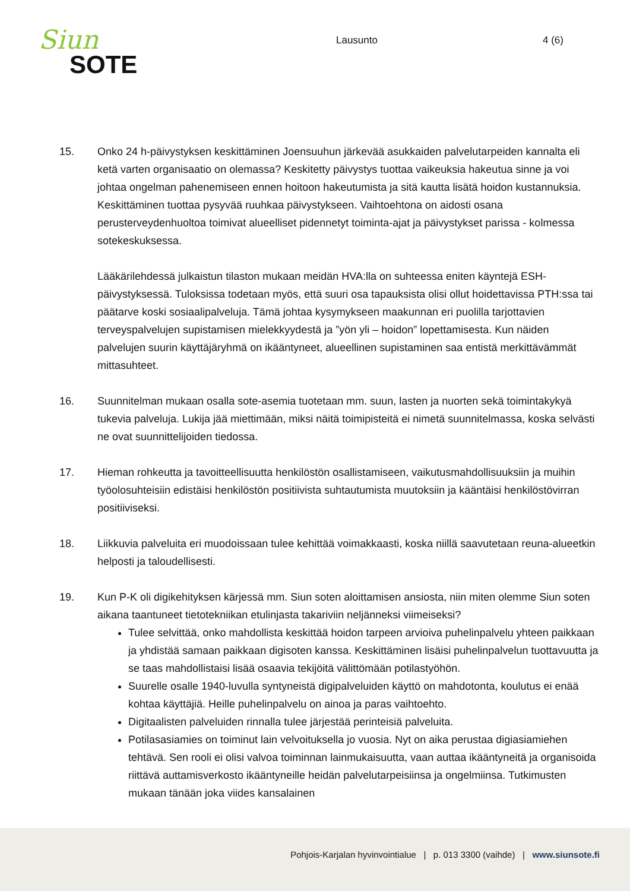Siun
SOTE
Lausunto 4 (6)
15. Onko 24 h-päivystyksen keskittäminen Joensuuhun järkevää asukkaiden palvelutarpeiden kannalta eli ketä varten organisaatio on olemassa? Keskitetty päivystys tuottaa vaikeuksia hakeutua sinne ja voi johtaa ongelman pahenemiseen ennen hoitoon hakeutumista ja sitä kautta lisätä hoidon kustannuksia. Keskittäminen tuottaa pysyvää ruuhkaa päivystykseen. Vaihtoehtona on aidosti osana perusterveydenhuoltoa toimivat alueelliset pidennetyt toiminta-ajat ja päivystykset parissa - kolmessa sotekeskuksessa.
Lääkärilehdessä julkaistun tilaston mukaan meidän HVA:lla on suhteessa eniten käyntejä ESH-päivystyksessä. Tuloksissa todetaan myös, että suuri osa tapauksista olisi ollut hoidettavissa PTH:ssa tai päätarve koski sosiaalipalveluja. Tämä johtaa kysymykseen maakunnan eri puolilla tarjottavien terveyspalvelujen supistamisen mielekkyydestä ja ”yön yli – hoidon” lopettamisesta. Kun näiden palvelujen suurin käyttäjäryhmä on ikääntyneet, alueellinen supistaminen saa entistä merkittävämmät mittasuhteet.
16. Suunnitelman mukaan osalla sote-asemia tuotetaan mm. suun, lasten ja nuorten sekä toimintakykyä tukevia palveluja. Lukija jää miettimään, miksi näitä toimipisteitä ei nimetä suunnitelmassa, koska selvästi ne ovat suunnittelijoiden tiedossa.
17. Hieman rohkeutta ja tavoitteellisuutta henkilöstön osallistamiseen, vaikutusmahdollisuuksiin ja muihin työolosuhteisiin edistäisi henkilöstön positiivista suhtautumista muutoksiin ja kääntäisi henkilöstövirran positiiviseksi.
18. Liikkuvia palveluita eri muodoissaan tulee kehittää voimakkaasti, koska niillä saavutetaan reuna-alueetkin helposti ja taloudellisesti.
19. Kun P-K oli digikehityksen kärjessä mm. Siun soten aloittamisen ansiosta, niin miten olemme Siun soten aikana taantuneet tietotekniikan etulinjasta takariviin neljänneksi viimeiseksi?
Tulee selvittää, onko mahdollista keskittää hoidon tarpeen arvioiva puhelinpalvelu yhteen paikkaan ja yhdistää samaan paikkaan digisoten kanssa. Keskittäminen lisäisi puhelinpalvelun tuottavuutta ja se taas mahdollistaisi lisää osaavia tekijöitä välittömään potilastyöhön.
Suurelle osalle 1940-luvulla syntyneistä digipalveluiden käyttö on mahdotonta, koulutus ei enää kohtaa käyttäjiä. Heille puhelinpalvelu on ainoa ja paras vaihtoehto.
Digitaalisten palveluiden rinnalla tulee järjestää perinteisiä palveluita.
Potilasasiamies on toiminut lain velvoituksella jo vuosia. Nyt on aika perustaa digiasiamiehen tehtävä. Sen rooli ei olisi valvoa toiminnan lainmukaisuutta, vaan auttaa ikääntyneitä ja organisoida riittävä auttamisverkosto ikääntyneille heidän palvelutarpeisiinsa ja ongelmiinsa. Tutkimusten mukaan tänään joka viides kansalainen
Pohjois-Karjalan hyvinvointialue | p. 013 3300 (vaihde) | www.siunsote.fi